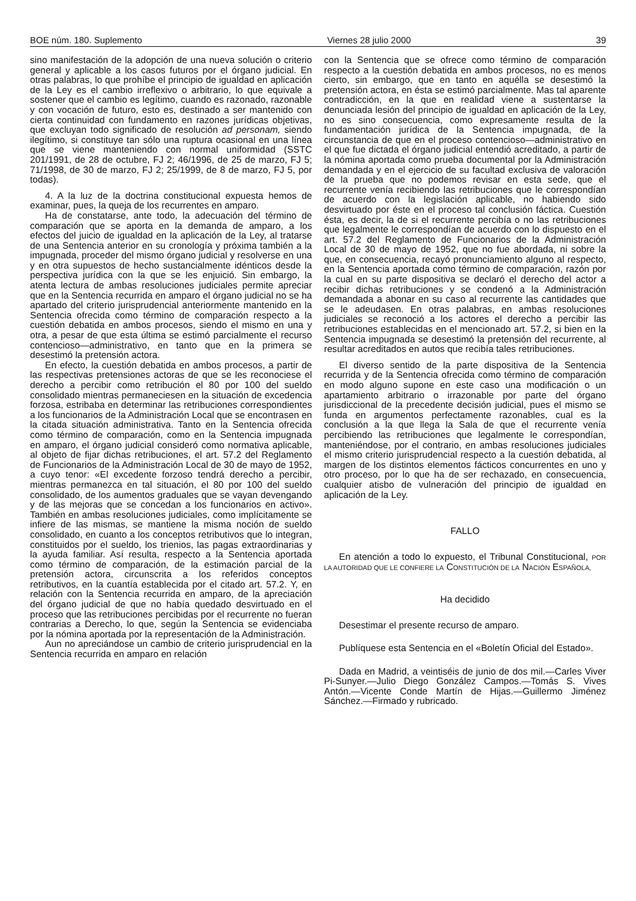BOE núm. 180. Suplemento Viernes 28 julio 2000 39
sino manifestación de la adopción de una nueva solución o criterio general y aplicable a los casos futuros por el órgano judicial. En otras palabras, lo que prohíbe el principio de igualdad en aplicación de la Ley es el cambio irreflexivo o arbitrario, lo que equivale a sostener que el cambio es legítimo, cuando es razonado, razonable y con vocación de futuro, esto es, destinado a ser mantenido con cierta continuidad con fundamento en razones jurídicas objetivas, que excluyan todo significado de resolución ad personam, siendo ilegítimo, si constituye tan sólo una ruptura ocasional en una línea que se viene manteniendo con normal uniformidad (SSTC 201/1991, de 28 de octubre, FJ 2; 46/1996, de 25 de marzo, FJ 5; 71/1998, de 30 de marzo, FJ 2; 25/1999, de 8 de marzo, FJ 5, por todas).
4. A la luz de la doctrina constitucional expuesta hemos de examinar, pues, la queja de los recurrentes en amparo.
Ha de constatarse, ante todo, la adecuación del término de comparación que se aporta en la demanda de amparo, a los efectos del juicio de igualdad en la aplicación de la Ley, al tratarse de una Sentencia anterior en su cronología y próxima también a la impugnada, proceder del mismo órgano judicial y resolverse en una y en otra supuestos de hecho sustancialmente idénticos desde la perspectiva jurídica con la que se les enjuició. Sin embargo, la atenta lectura de ambas resoluciones judiciales permite apreciar que en la Sentencia recurrida en amparo el órgano judicial no se ha apartado del criterio jurisprudencial anteriormente mantenido en la Sentencia ofrecida como término de comparación respecto a la cuestión debatida en ambos procesos, siendo el mismo en una y otra, a pesar de que esta última se estimó parcialmente el recurso contencioso—administrativo, en tanto que en la primera se desestimó la pretensión actora.
En efecto, la cuestión debatida en ambos procesos, a partir de las respectivas pretensiones actoras de que se les reconociese el derecho a percibir como retribución el 80 por 100 del sueldo consolidado mientras permaneciesen en la situación de excedencia forzosa, estribaba en determinar las retribuciones correspondientes a los funcionarios de la Administración Local que se encontrasen en la citada situación administrativa. Tanto en la Sentencia ofrecida como término de comparación, como en la Sentencia impugnada en amparo, el órgano judicial consideró como normativa aplicable, al objeto de fijar dichas retribuciones, el art. 57.2 del Reglamento de Funcionarios de la Administración Local de 30 de mayo de 1952, a cuyo tenor: «El excedente forzoso tendrá derecho a percibir, mientras permanezca en tal situación, el 80 por 100 del sueldo consolidado, de los aumentos graduales que se vayan devengando y de las mejoras que se concedan a los funcionarios en activo». También en ambas resoluciones judiciales, como implícitamente se infiere de las mismas, se mantiene la misma noción de sueldo consolidado, en cuanto a los conceptos retributivos que lo integran, constituidos por el sueldo, los trienios, las pagas extraordinarias y la ayuda familiar. Así resulta, respecto a la Sentencia aportada como término de comparación, de la estimación parcial de la pretensión actora, circunscrita a los referidos conceptos retributivos, en la cuantía establecida por el citado art. 57.2. Y, en relación con la Sentencia recurrida en amparo, de la apreciación del órgano judicial de que no había quedado desvirtuado en el proceso que las retribuciones percibidas por el recurrente no fueran contrarias a Derecho, lo que, según la Sentencia se evidenciaba por la nómina aportada por la representación de la Administración.
Aun no apreciándose un cambio de criterio jurisprudencial en la Sentencia recurrida en amparo en relación
con la Sentencia que se ofrece como término de comparación respecto a la cuestión debatida en ambos procesos, no es menos cierto, sin embargo, que en tanto en aquélla se desestimó la pretensión actora, en ésta se estimó parcialmente. Mas tal aparente contradicción, en la que en realidad viene a sustentarse la denunciada lesión del principio de igualdad en aplicación de la Ley, no es sino consecuencia, como expresamente resulta de la fundamentación jurídica de la Sentencia impugnada, de la circunstancia de que en el proceso contencioso—administrativo en el que fue dictada el órgano judicial entendió acreditado, a partir de la nómina aportada como prueba documental por la Administración demandada y en el ejercicio de su facultad exclusiva de valoración de la prueba que no podemos revisar en esta sede, que el recurrente venía recibiendo las retribuciones que le correspondían de acuerdo con la legislación aplicable, no habiendo sido desvirtuado por éste en el proceso tal conclusión fáctica. Cuestión ésta, es decir, la de si el recurrente percibía o no las retribuciones que legalmente le correspondían de acuerdo con lo dispuesto en el art. 57.2 del Reglamento de Funcionarios de la Administración Local de 30 de mayo de 1952, que no fue abordada, ni sobre la que, en consecuencia, recayó pronunciamiento alguno al respecto, en la Sentencia aportada como término de comparación, razón por la cual en su parte dispositiva se declaró el derecho del actor a recibir dichas retribuciones y se condenó a la Administración demandada a abonar en su caso al recurrente las cantidades que se le adeudasen. En otras palabras, en ambas resoluciones judiciales se reconoció a los actores el derecho a percibir las retribuciones establecidas en el mencionado art. 57.2, si bien en la Sentencia impugnada se desestimó la pretensión del recurrente, al resultar acreditados en autos que recibía tales retribuciones.
El diverso sentido de la parte dispositiva de la Sentencia recurrida y de la Sentencia ofrecida como término de comparación en modo alguno supone en este caso una modificación o un apartamiento arbitrario o irrazonable por parte del órgano jurisdiccional de la precedente decisión judicial, pues el mismo se funda en argumentos perfectamente razonables, cual es la conclusión a la que llega la Sala de que el recurrente venía percibiendo las retribuciones que legalmente le correspondían, manteniéndose, por el contrario, en ambas resoluciones judiciales el mismo criterio jurisprudencial respecto a la cuestión debatida, al margen de los distintos elementos fácticos concurrentes en uno y otro proceso, por lo que ha de ser rechazado, en consecuencia, cualquier atisbo de vulneración del principio de igualdad en aplicación de la Ley.
FALLO
En atención a todo lo expuesto, el Tribunal Constitucional, POR LA AUTORIDAD QUE LE CONFIERE LA CONSTITUCIÓN DE LA NACIÓN ESPAÑOLA,
Ha decidido
Desestimar el presente recurso de amparo.
Publíquese esta Sentencia en el «Boletín Oficial del Estado».
Dada en Madrid, a veintiséis de junio de dos mil.—Carles Viver Pi-Sunyer.—Julio Diego González Campos.—Tomás S. Vives Antón.—Vicente Conde Martín de Hijas.—Guillermo Jiménez Sánchez.—Firmado y rubricado.